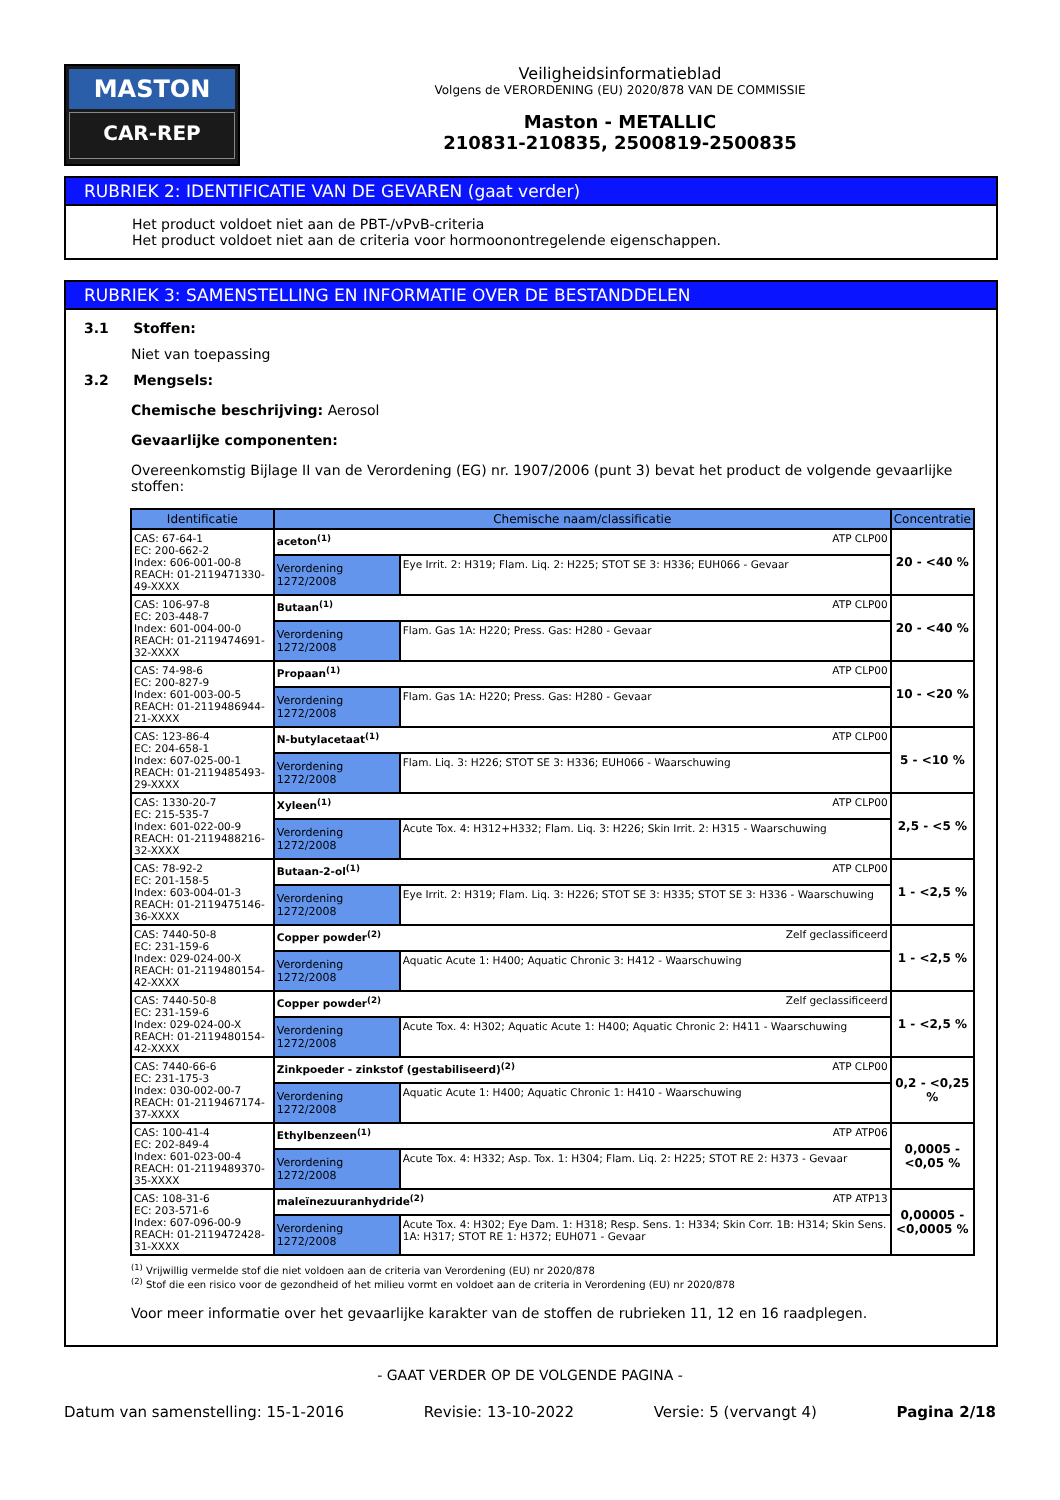MASTON
CAR-REP
Veiligheidsinformatieblad
Volgens de VERORDENING (EU) 2020/878 VAN DE COMMISSIE
Maston - METALLIC
210831-210835, 2500819-2500835
RUBRIEK 2: IDENTIFICATIE VAN DE GEVAREN (gaat verder)
Het product voldoet niet aan de PBT-/vPvB-criteria
Het product voldoet niet aan de criteria voor hormoonontregelende eigenschappen.
RUBRIEK 3: SAMENSTELLING EN INFORMATIE OVER DE BESTANDDELEN
3.1 Stoffen:
Niet van toepassing
3.2 Mengsels:
Chemische beschrijving: Aerosol
Gevaarlijke componenten:
Overeenkomstig Bijlage II van de Verordening (EG) nr. 1907/2006 (punt 3) bevat het product de volgende gevaarlijke stoffen:
| Identificatie | Chemische naam/classificatie | | Concentratie |
| --- | --- | --- | --- |
| CAS: 67-64-1 EC: 200-662-2 Index: 606-001-00-8 REACH: 01-2119471330-49-XXXX | aceton<sup>(1)</sup> ATP CLP00 | | 20 - <40 % |
| | Verordening 1272/2008 | Eye Irrit. 2: H319; Flam. Liq. 2: H225; STOT SE 3: H336; EUH066 - Gevaar | |
| CAS: 106-97-8 EC: 203-448-7 Index: 601-004-00-0 REACH: 01-2119474691-32-XXXX | Butaan<sup>(1)</sup> ATP CLP00 | | 20 - <40 % |
| | Verordening 1272/2008 | Flam. Gas 1A: H220; Press. Gas: H280 - Gevaar | |
| CAS: 74-98-6 EC: 200-827-9 Index: 601-003-00-5 REACH: 01-2119486944-21-XXXX | Propaan<sup>(1)</sup> ATP CLP00 | | 10 - <20 % |
| | Verordening 1272/2008 | Flam. Gas 1A: H220; Press. Gas: H280 - Gevaar | |
| CAS: 123-86-4 EC: 204-658-1 Index: 607-025-00-1 REACH: 01-2119485493-29-XXXX | N-butylacetaat<sup>(1)</sup> ATP CLP00 | | 5 - <10 % |
| | Verordening 1272/2008 | Flam. Liq. 3: H226; STOT SE 3: H336; EUH066 - Waarschuwing | |
| CAS: 1330-20-7 EC: 215-535-7 Index: 601-022-00-9 REACH: 01-2119488216-32-XXXX | Xyleen<sup>(1)</sup> ATP CLP00 | | 2,5 - <5 % |
| | Verordening 1272/2008 | Acute Tox. 4: H312+H332; Flam. Liq. 3: H226; Skin Irrit. 2: H315 - Waarschuwing | |
| CAS: 78-92-2 EC: 201-158-5 Index: 603-004-01-3 REACH: 01-2119475146-36-XXXX | Butaan-2-ol<sup>(1)</sup> ATP CLP00 | | 1 - <2,5 % |
| | Verordening 1272/2008 | Eye Irrit. 2: H319; Flam. Liq. 3: H226; STOT SE 3: H335; STOT SE 3: H336 - Waarschuwing | |
| CAS: 7440-50-8 EC: 231-159-6 Index: 029-024-00-X REACH: 01-2119480154-42-XXXX | Copper powder<sup>(2)</sup> Zelf geclassificeerd | | 1 - <2,5 % |
| | Verordening 1272/2008 | Aquatic Acute 1: H400; Aquatic Chronic 3: H412 - Waarschuwing | |
| CAS: 7440-50-8 EC: 231-159-6 Index: 029-024-00-X REACH: 01-2119480154-42-XXXX | Copper powder<sup>(2)</sup> Zelf geclassificeerd | | 1 - <2,5 % |
| | Verordening 1272/2008 | Acute Tox. 4: H302; Aquatic Acute 1: H400; Aquatic Chronic 2: H411 - Waarschuwing | |
| CAS: 7440-66-6 EC: 231-175-3 Index: 030-002-00-7 REACH: 01-2119467174-37-XXXX | Zinkpoeder - zinkstof (gestabiliseerd)<sup>(2)</sup> ATP CLP00 | | 0,2 - <0,25 % |
| | Verordening 1272/2008 | Aquatic Acute 1: H400; Aquatic Chronic 1: H410 - Waarschuwing | |
| CAS: 100-41-4 EC: 202-849-4 Index: 601-023-00-4 REACH: 01-2119489370-35-XXXX | Ethylbenzeen<sup>(1)</sup> ATP ATP06 | | 0,0005 - <0,05 % |
| | Verordening 1272/2008 | Acute Tox. 4: H332; Asp. Tox. 1: H304; Flam. Liq. 2: H225; STOT RE 2: H373 - Gevaar | |
| CAS: 108-31-6 EC: 203-571-6 Index: 607-096-00-9 REACH: 01-2119472428-31-XXXX | maleïnezuuranhydride<sup>(2)</sup> ATP ATP13 | | 0,00005 - <0,0005 % |
| | Verordening 1272/2008 | Acute Tox. 4: H302; Eye Dam. 1: H318; Resp. Sens. 1: H334; Skin Corr. 1B: H314; Skin Sens. 1A: H317; STOT RE 1: H372; EUH071 - Gevaar | |
<sup>(1)</sup> Vrijwillig vermelde stof die niet voldoen aan de criteria van Verordening (EU) nr 2020/878
<sup>(2)</sup> Stof die een risico voor de gezondheid of het milieu vormt en voldoet aan de criteria in Verordening (EU) nr 2020/878
Voor meer informatie over het gevaarlijke karakter van de stoffen de rubrieken 11, 12 en 16 raadplegen.
- GAAT VERDER OP DE VOLGENDE PAGINA -
Datum van samenstelling: 15-1-2016 Revisie: 13-10-2022 Versie: 5 (vervangt 4) Pagina 2/18